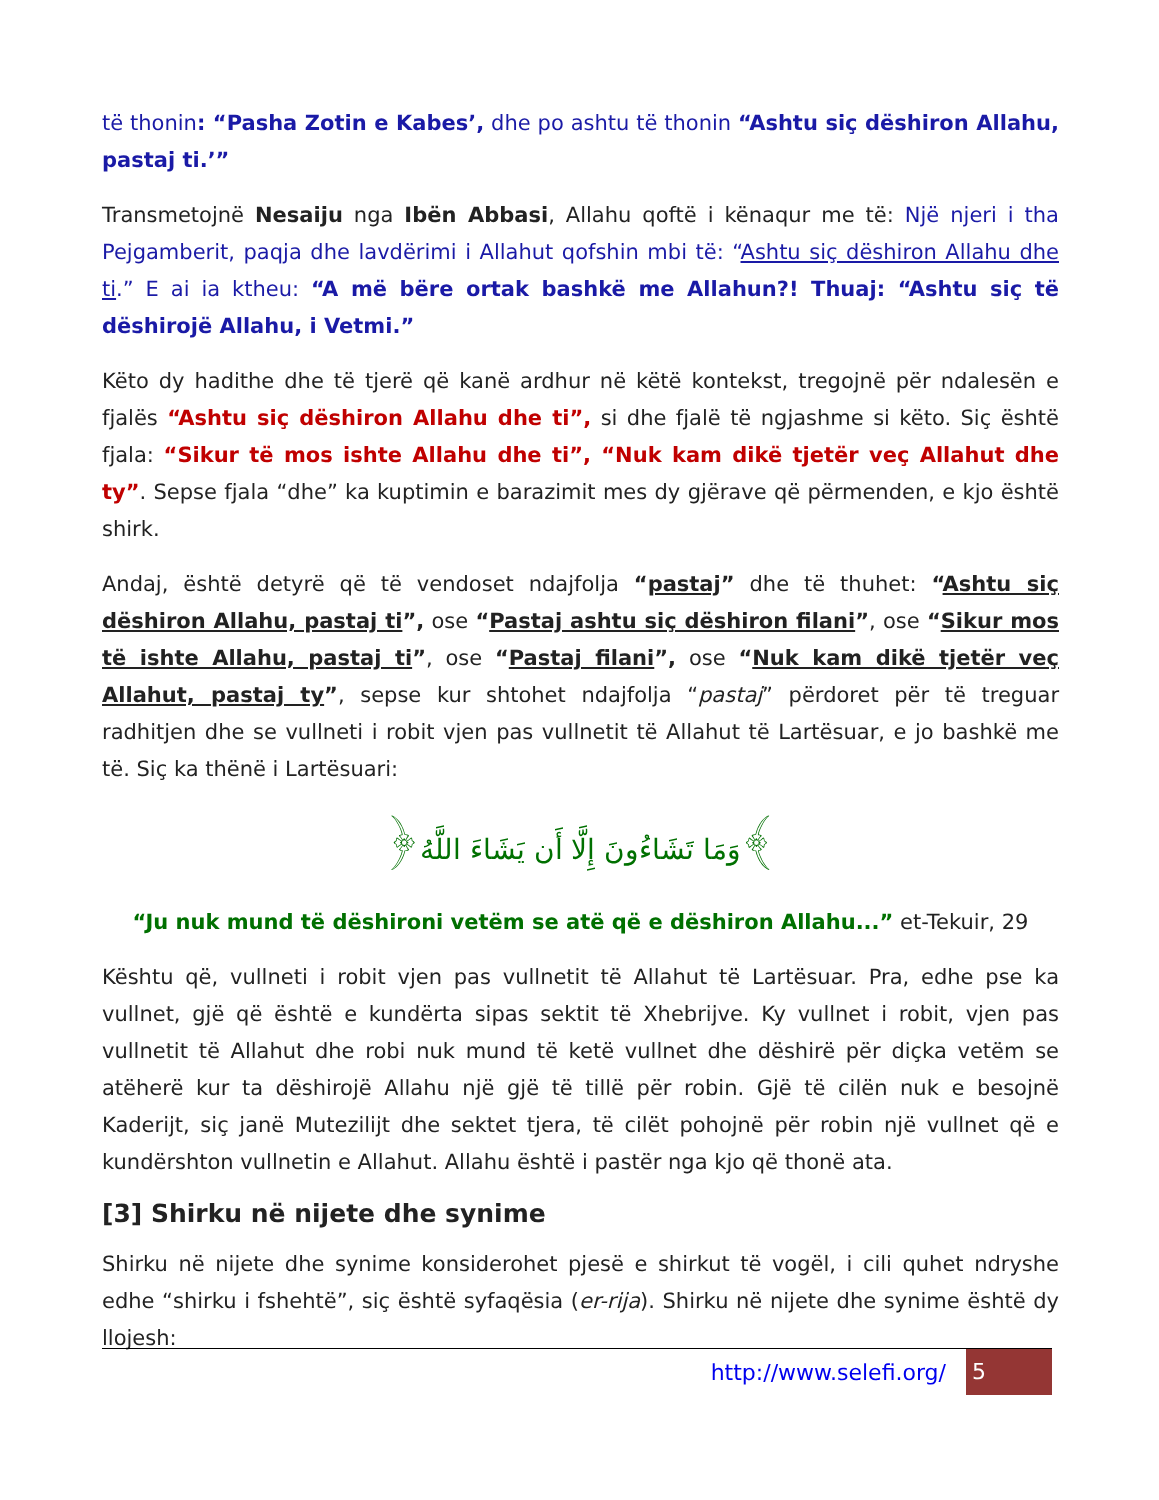të thonin: “Pasha Zotin e Kabes’, dhe po ashtu të thonin “Ashtu siç dëshiron Allahu, pastaj ti.’”
Transmetojnë Nesaiju nga Ibën Abbasi, Allahu qoftë i kënaqur me të: Një njeri i tha Pejgamberit, paqja dhe lavdërimi i Allahut qofshin mbi të: “Ashtu siç dëshiron Allahu dhe ti.” E ai ia ktheu: “A më bëre ortak bashkë me Allahun?! Thuaj: “Ashtu siç të dëshirojë Allahu, i Vetmi.”
Këto dy hadithe dhe të tjerë që kanë ardhur në këtë kontekst, tregojnë për ndalesën e fjalës “Ashtu siç dëshiron Allahu dhe ti”, si dhe fjalë të ngjashme si këto. Siç është fjala: “Sikur të mos ishte Allahu dhe ti”, “Nuk kam dikë tjetër veç Allahut dhe ty”. Sepse fjala “dhe” ka kuptimin e barazimit mes dy gjërave që përmenden, e kjo është shirk.
Andaj, është detyrë që të vendoset ndajfolja “pastaj” dhe të thuhet: “Ashtu siç dëshiron Allahu, pastaj ti”, ose “Pastaj ashtu siç dëshiron filani”, ose “Sikur mos të ishte Allahu, pastaj ti”, ose “Pastaj filani”, ose “Nuk kam dikë tjetër veç Allahut, pastaj ty”, sepse kur shtohet ndajfolja “pastaj” përdoret për të treguar radhitjen dhe se vullneti i robit vjen pas vullnetit të Allahut të Lartësuar, e jo bashkë me të. Siç ka thënë i Lartësuari:
﴿وَمَا تَشَاءُونَ إِلَّا أَن يَشَاءَ اللَّهُ﴾
“Ju nuk mund të dëshironi vetëm se atë që e dëshiron Allahu...” et-Tekuir, 29
Kështu që, vullneti i robit vjen pas vullnetit të Allahut të Lartësuar. Pra, edhe pse ka vullnet, gjë që është e kundërta sipas sektit të Xhebrijve. Ky vullnet i robit, vjen pas vullnetit të Allahut dhe robi nuk mund të ketë vullnet dhe dëshirë për diçka vetëm se atëherë kur ta dëshirojë Allahu një gjë të tillë për robin. Gjë të cilën nuk e besojnë Kaderijt, siç janë Mutezilijt dhe sektet tjera, të cilët pohojnë për robin një vullnet që e kundërshton vullnetin e Allahut. Allahu është i pastër nga kjo që thonë ata.
[3] Shirku në nijete dhe synime
Shirku në nijete dhe synime konsiderohet pjesë e shirkut të vogël, i cili quhet ndryshe edhe “shirku i fshehtë”, siç është syfaqësia (er-rija). Shirku në nijete dhe synime është dy llojesh:
http://www.selefi.org/
5